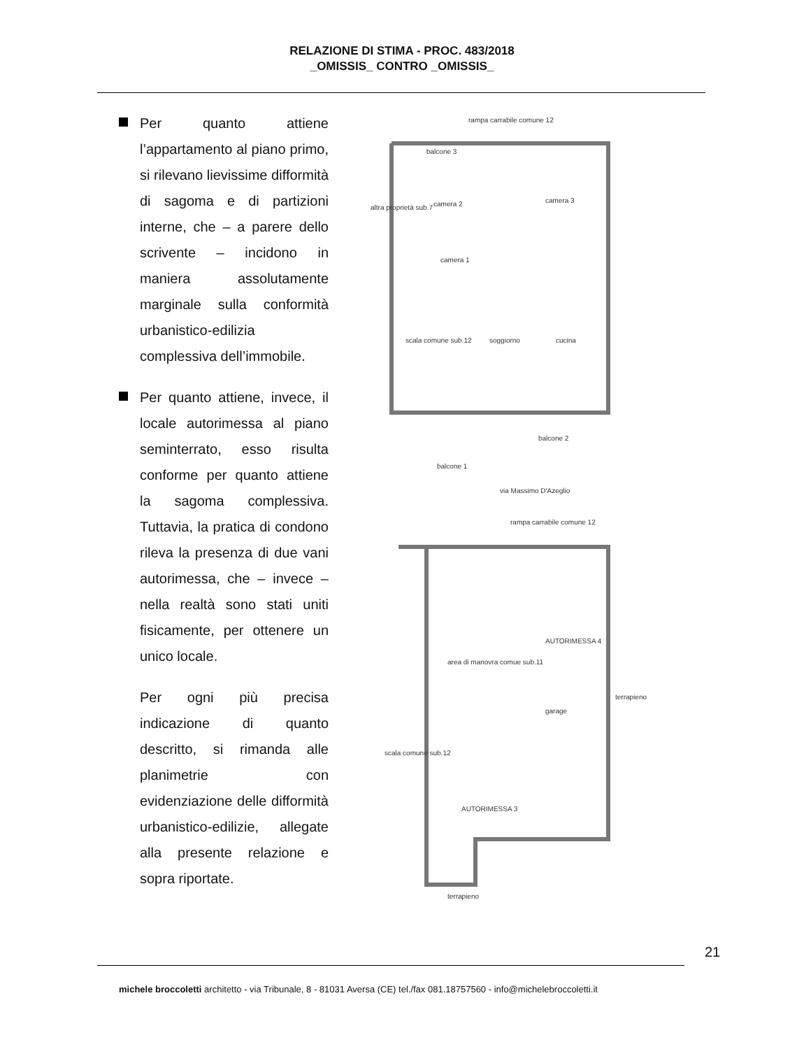RELAZIONE DI STIMA - PROC. 483/2018
_OMISSIS_ CONTRO _OMISSIS_
Per quanto attiene l’appartamento al piano primo, si rilevano lievissime difformità di sagoma e di partizioni interne, che – a parere dello scrivente – incidono in maniera assolutamente marginale sulla conformità urbanistico-edilizia complessiva dell’immobile.
Per quanto attiene, invece, il locale autorimessa al piano seminterrato, esso risulta conforme per quanto attiene la sagoma complessiva. Tuttavia, la pratica di condono rileva la presenza di due vani autorimessa, che – invece – nella realtà sono stati uniti fisicamente, per ottenere un unico locale.
Per ogni più precisa indicazione di quanto descritto, si rimanda alle planimetrie con evidenziazione delle difformità urbanistico-edilizie, allegate alla presente relazione e sopra riportate.
rampa carrabile comune 12
balcone 3
camera 2
camera 3
camera 1
altra proprietà sub.7
soggiorno
cucina
scala comune sub.12
balcone 2
balcone 1
via Massimo D'Azeglio
rampa carrabile comune 12
area di manovra comue sub.11
garage
terrapieno
scala comune sub.12
terrapieno
AUTORIMESSA 4
AUTORIMESSA 3
21
michele broccoletti architetto - via Tribunale, 8 - 81031 Aversa (CE) tel./fax 081.18757560 - info@michelebroccoletti.it